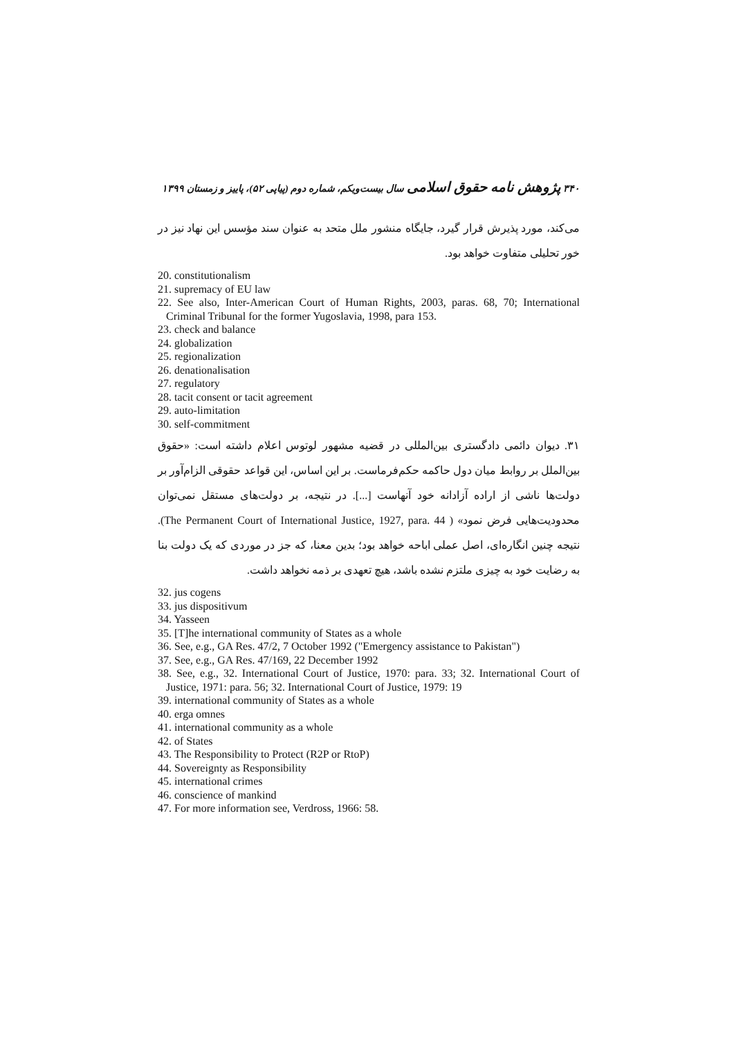۳۴۰ پژوهش نامه حقوق اسلامی سال بیست‌ویکم، شماره دوم (پیاپی ۵۲)، پاییز و زمستان ۱۳۹۹
می‌کند، مورد پذیرش قرار گیرد، جایگاه منشور ملل متحد به عنوان سند مؤسس این نهاد نیز در خور تحلیلی متفاوت خواهد بود.
20. constitutionalism
21. supremacy of EU law
22. See also, Inter-American Court of Human Rights, 2003, paras. 68, 70; International Criminal Tribunal for the former Yugoslavia, 1998, para 153.
23. check and balance
24. globalization
25. regionalization
26. denationalisation
27. regulatory
28. tacit consent or tacit agreement
29. auto-limitation
30. self-commitment
۳۱. دیوان دائمی دادگستری بین‌المللی در قضیه مشهور لوتوس اعلام داشته است: «حقوق بین‌الملل بر روابط میان دول حاکمه حکم‌فرماست. بر این اساس، این قواعد حقوقی الزام‌آور بر دولت‌ها ناشی از اراده آزادانه خود آنهاست [...]. در نتیجه، بر دولت‌های مستقل نمی‌توان محدودیت‌هایی فرض نمود» ( The Permanent Court of International Justice, 1927, para. 44). نتیجه چنین انگاره‌ای، اصل عملی اباحه خواهد بود؛ بدین معنا، که جز در موردی که یک دولت بنا به رضایت خود به چیزی ملتزم نشده باشد، هیچ تعهدی بر ذمه نخواهد داشت.
32. jus cogens
33. jus dispositivum
34. Yasseen
35. [T]he international community of States as a whole
36. See, e.g., GA Res. 47/2, 7 October 1992 ("Emergency assistance to Pakistan")
37. See, e.g., GA Res. 47/169, 22 December 1992
38. See, e.g., 32. International Court of Justice, 1970: para. 33; 32. International Court of Justice, 1971: para. 56; 32. International Court of Justice, 1979: 19
39. international community of States as a whole
40. erga omnes
41. international community as a whole
42. of States
43. The Responsibility to Protect (R2P or RtoP)
44. Sovereignty as Responsibility
45. international crimes
46. conscience of mankind
47. For more information see, Verdross, 1966: 58.